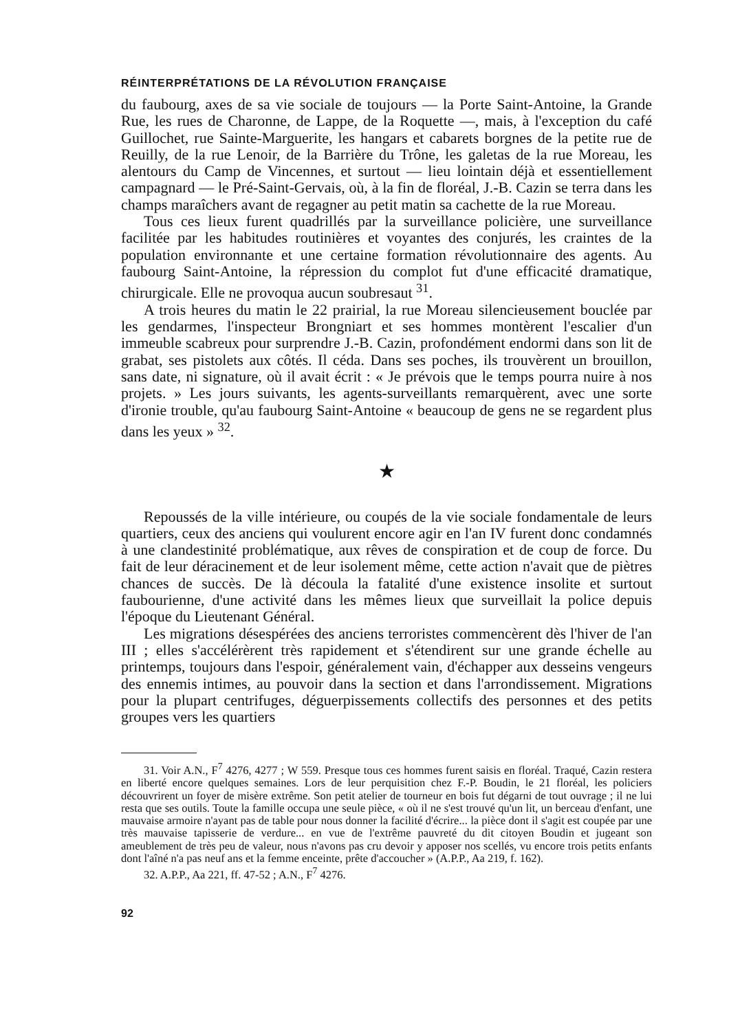RÉINTERPRÉTATIONS DE LA RÉVOLUTION FRANÇAISE
du faubourg, axes de sa vie sociale de toujours — la Porte Saint-Antoine, la Grande Rue, les rues de Charonne, de Lappe, de la Roquette —, mais, à l'exception du café Guillochet, rue Sainte-Marguerite, les hangars et cabarets borgnes de la petite rue de Reuilly, de la rue Lenoir, de la Barrière du Trône, les galetas de la rue Moreau, les alentours du Camp de Vincennes, et surtout — lieu lointain déjà et essentiellement campagnard — le Pré-Saint-Gervais, où, à la fin de floréal, J.-B. Cazin se terra dans les champs maraîchers avant de regagner au petit matin sa cachette de la rue Moreau.
Tous ces lieux furent quadrillés par la surveillance policière, une surveillance facilitée par les habitudes routinières et voyantes des conjurés, les craintes de la population environnante et une certaine formation révolutionnaire des agents. Au faubourg Saint-Antoine, la répression du complot fut d'une efficacité dramatique, chirurgicale. Elle ne provoqua aucun soubresaut <sup>31</sup>.
A trois heures du matin le 22 prairial, la rue Moreau silencieusement bouclée par les gendarmes, l'inspecteur Brongniart et ses hommes montèrent l'escalier d'un immeuble scabreux pour surprendre J.-B. Cazin, profondément endormi dans son lit de grabat, ses pistolets aux côtés. Il céda. Dans ses poches, ils trouvèrent un brouillon, sans date, ni signature, où il avait écrit : « Je prévois que le temps pourra nuire à nos projets. » Les jours suivants, les agents-surveillants remarquèrent, avec une sorte d'ironie trouble, qu'au faubourg Saint-Antoine « beaucoup de gens ne se regardent plus dans les yeux » <sup>32</sup>.
★
Repoussés de la ville intérieure, ou coupés de la vie sociale fondamentale de leurs quartiers, ceux des anciens qui voulurent encore agir en l'an IV furent donc condamnés à une clandestinité problématique, aux rêves de conspiration et de coup de force. Du fait de leur déracinement et de leur isolement même, cette action n'avait que de piètres chances de succès. De là découla la fatalité d'une existence insolite et surtout faubourienne, d'une activité dans les mêmes lieux que surveillait la police depuis l'époque du Lieutenant Général.
Les migrations désespérées des anciens terroristes commencèrent dès l'hiver de l'an III ; elles s'accélérèrent très rapidement et s'étendirent sur une grande échelle au printemps, toujours dans l'espoir, généralement vain, d'échapper aux desseins vengeurs des ennemis intimes, au pouvoir dans la section et dans l'arrondissement. Migrations pour la plupart centrifuges, déguerpissements collectifs des personnes et des petits groupes vers les quartiers
31. Voir A.N., F<sup>7</sup> 4276, 4277 ; W 559. Presque tous ces hommes furent saisis en floréal. Traqué, Cazin restera en liberté encore quelques semaines. Lors de leur perquisition chez F.-P. Boudin, le 21 floréal, les policiers découvrirent un foyer de misère extrême. Son petit atelier de tourneur en bois fut dégarni de tout ouvrage ; il ne lui resta que ses outils. Toute la famille occupa une seule pièce, « où il ne s'est trouvé qu'un lit, un berceau d'enfant, une mauvaise armoire n'ayant pas de table pour nous donner la facilité d'écrire... la pièce dont il s'agit est coupée par une très mauvaise tapisserie de verdure... en vue de l'extrême pauvreté du dit citoyen Boudin et jugeant son ameublement de très peu de valeur, nous n'avons pas cru devoir y apposer nos scellés, vu encore trois petits enfants dont l'aîné n'a pas neuf ans et la femme enceinte, prête d'accoucher » (A.P.P., Aa 219, f. 162).
32. A.P.P., Aa 221, ff. 47-52 ; A.N., F<sup>7</sup> 4276.
92